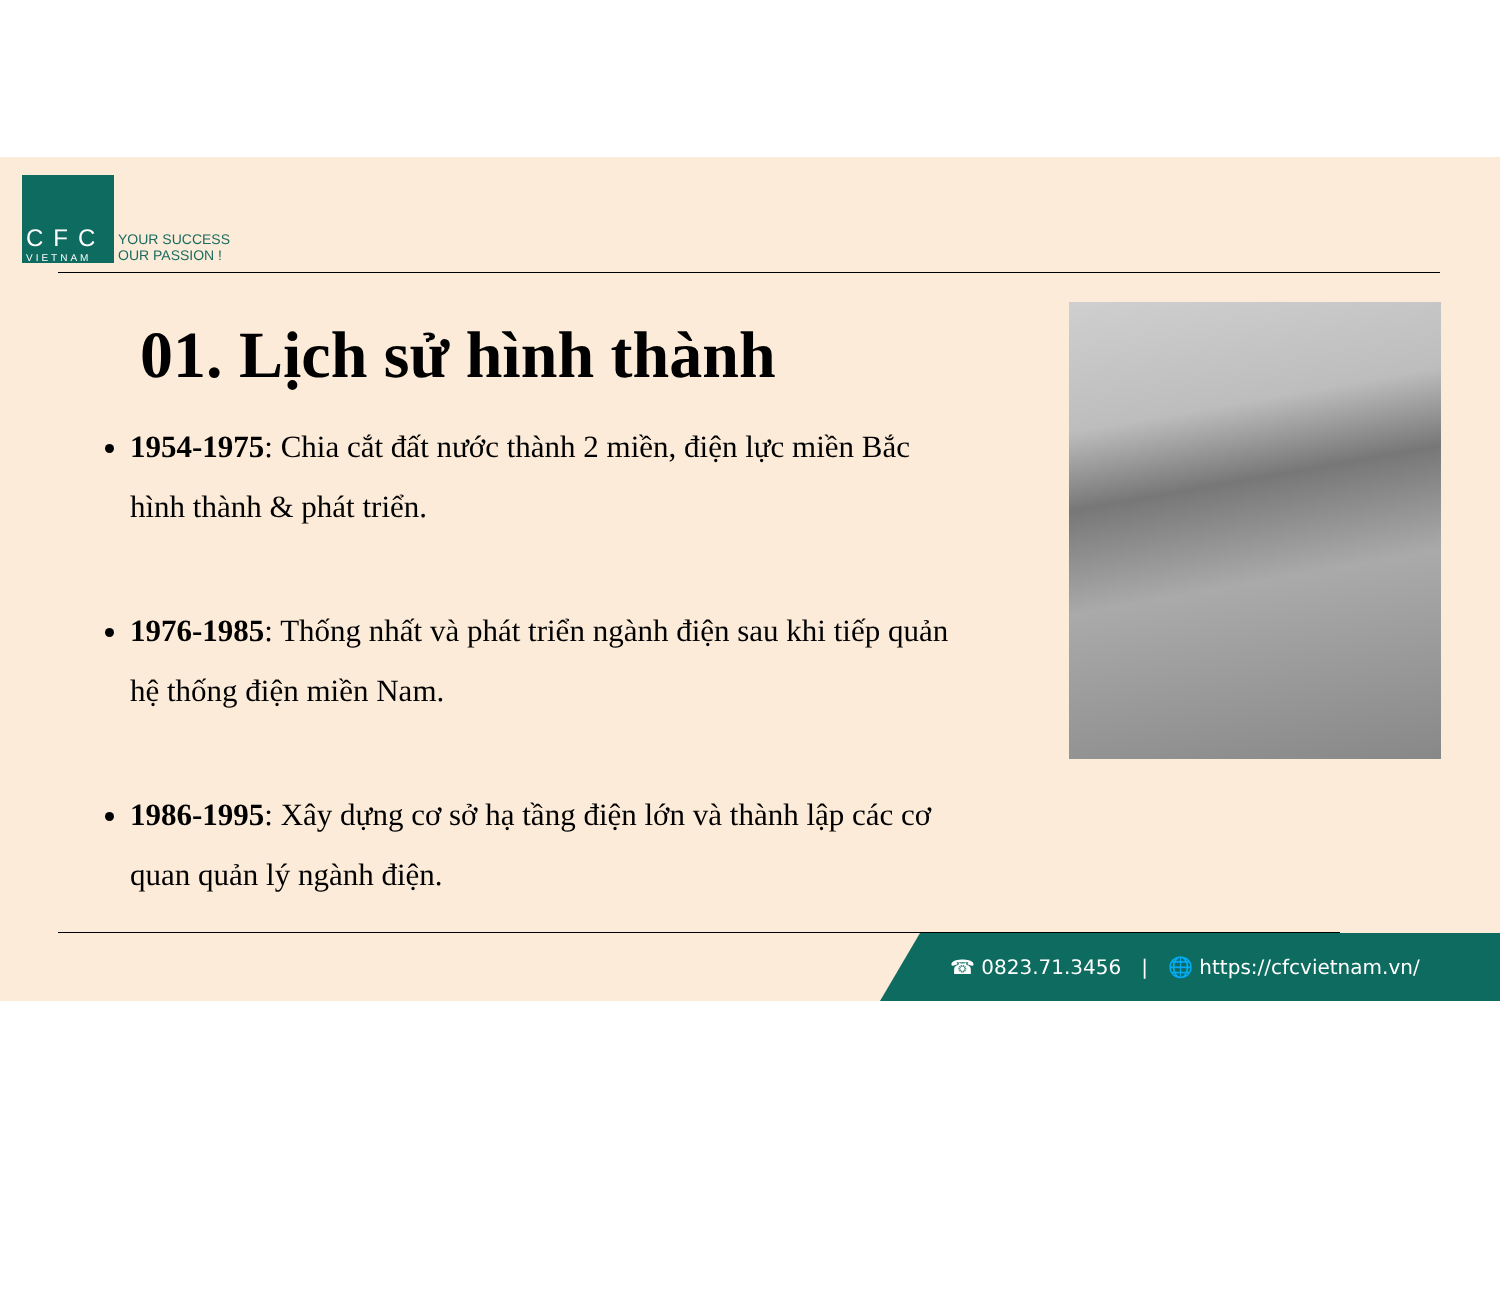CFC
VIETNAM
YOUR SUCCESS
OUR PASSION !
01. Lịch sử hình thành
1954-1975: Chia cắt đất nước thành 2 miền, điện lực miền Bắc hình thành & phát triển.
1976-1985: Thống nhất và phát triển ngành điện sau khi tiếp quản hệ thống điện miền Nam.
1986-1995: Xây dựng cơ sở hạ tầng điện lớn và thành lập các cơ quan quản lý ngành điện.
☎ 0823.71.3456 | 🌐 https://cfcvietnam.vn/